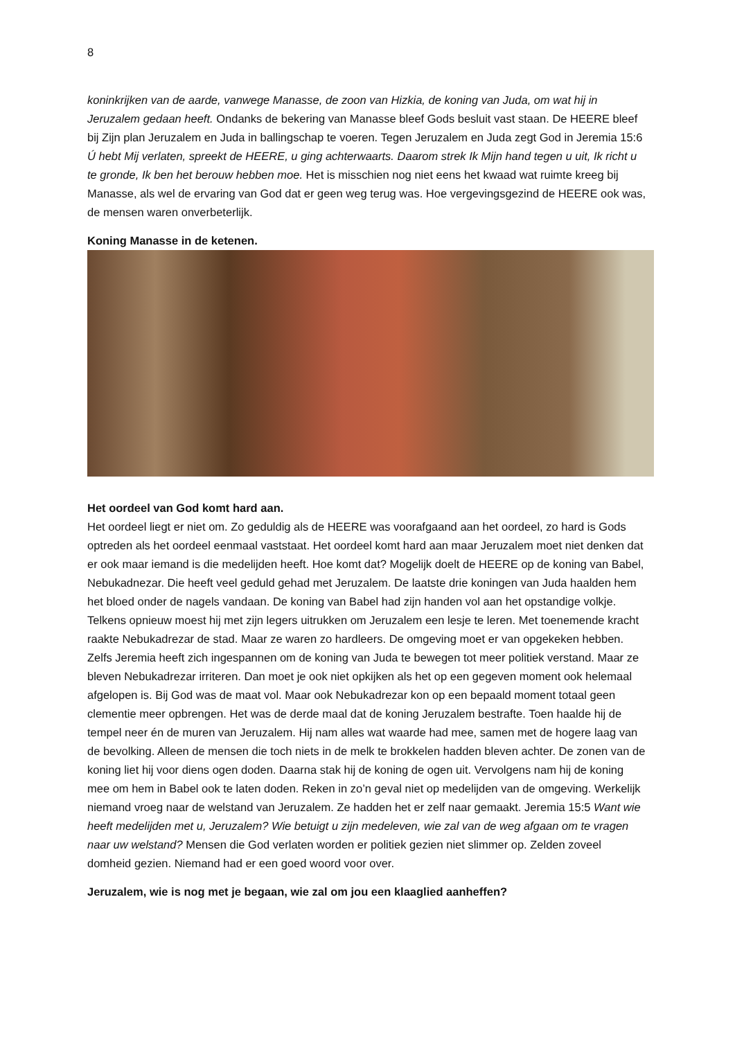8
koninkrijken van de aarde, vanwege Manasse, de zoon van Hizkia, de koning van Juda, om wat hij in Jeruzalem gedaan heeft. Ondanks de bekering van Manasse bleef Gods besluit vast staan. De HEERE bleef bij Zijn plan Jeruzalem en Juda in ballingschap te voeren. Tegen Jeruzalem en Juda zegt God in Jeremia 15:6 Ú hebt Mij verlaten, spreekt de HEERE, u ging achterwaarts. Daarom strek Ik Mijn hand tegen u uit, Ik richt u te gronde, Ik ben het berouw hebben moe. Het is misschien nog niet eens het kwaad wat ruimte kreeg bij Manasse, als wel de ervaring van God dat er geen weg terug was. Hoe vergevingsgezind de HEERE ook was, de mensen waren onverbeterlijk.
Koning Manasse in de ketenen.
Het oordeel van God komt hard aan.
Het oordeel liegt er niet om. Zo geduldig als de HEERE was voorafgaand aan het oordeel, zo hard is Gods optreden als het oordeel eenmaal vaststaat. Het oordeel komt hard aan maar Jeruzalem moet niet denken dat er ook maar iemand is die medelijden heeft. Hoe komt dat? Mogelijk doelt de HEERE op de koning van Babel, Nebukadnezar. Die heeft veel geduld gehad met Jeruzalem. De laatste drie koningen van Juda haalden hem het bloed onder de nagels vandaan. De koning van Babel had zijn handen vol aan het opstandige volkje. Telkens opnieuw moest hij met zijn legers uitrukken om Jeruzalem een lesje te leren. Met toenemende kracht raakte Nebukadrezar de stad. Maar ze waren zo hardleers. De omgeving moet er van opgekeken hebben. Zelfs Jeremia heeft zich ingespannen om de koning van Juda te bewegen tot meer politiek verstand. Maar ze bleven Nebukadrezar irriteren. Dan moet je ook niet opkijken als het op een gegeven moment ook helemaal afgelopen is. Bij God was de maat vol. Maar ook Nebukadrezar kon op een bepaald moment totaal geen clementie meer opbrengen. Het was de derde maal dat de koning Jeruzalem bestrafte. Toen haalde hij de tempel neer én de muren van Jeruzalem. Hij nam alles wat waarde had mee, samen met de hogere laag van de bevolking. Alleen de mensen die toch niets in de melk te brokkelen hadden bleven achter. De zonen van de koning liet hij voor diens ogen doden. Daarna stak hij de koning de ogen uit. Vervolgens nam hij de koning mee om hem in Babel ook te laten doden. Reken in zo’n geval niet op medelijden van de omgeving. Werkelijk niemand vroeg naar de welstand van Jeruzalem. Ze hadden het er zelf naar gemaakt. Jeremia 15:5 Want wie heeft medelijden met u, Jeruzalem? Wie betuigt u zijn medeleven, wie zal van de weg afgaan om te vragen naar uw welstand? Mensen die God verlaten worden er politiek gezien niet slimmer op. Zelden zoveel domheid gezien. Niemand had er een goed woord voor over.
Jeruzalem, wie is nog met je begaan, wie zal om jou een klaaglied aanheffen?